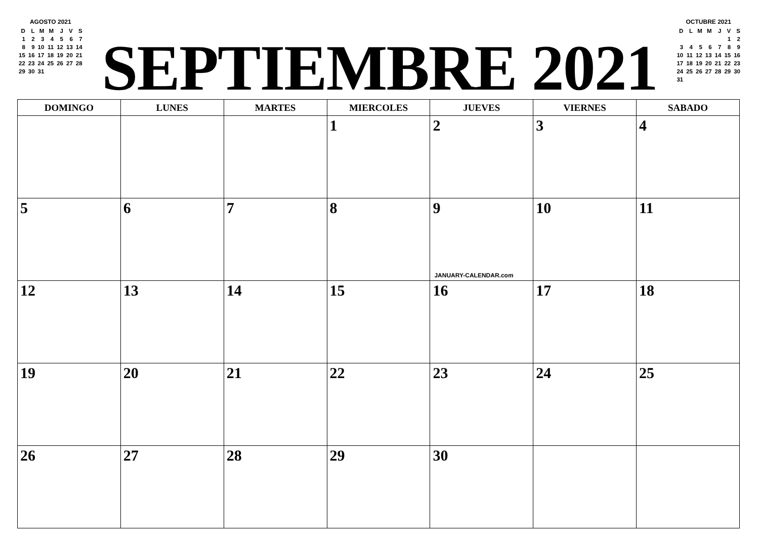AGOSTO 2021
| D | L | M | M | J | V | S |
| 1 | 2 | 3 | 4 | 5 | 6 | 7 |
| 8 | 9 | 10 | 11 | 12 | 13 | 14 |
| 15 | 16 | 17 | 18 | 19 | 20 | 21 |
| 22 | 23 | 24 | 25 | 26 | 27 | 28 |
| 29 | 30 | 31 | | | | |
SEPTIEMBRE 2021
OCTUBRE 2021
| D | L | M | M | J | V | S |
| | | | | | 1 | 2 |
| 3 | 4 | 5 | 6 | 7 | 8 | 9 |
| 10 | 11 | 12 | 13 | 14 | 15 | 16 |
| 17 | 18 | 19 | 20 | 21 | 22 | 23 |
| 24 | 25 | 26 | 27 | 28 | 29 | 30 |
| 31 | | | | | | |
| DOMINGO | LUNES | MARTES | MIERCOLES | JUEVES | VIERNES | SABADO |
| --- | --- | --- | --- | --- | --- | --- |
| | | | 1 | 2 | 3 | 4 |
| 5 | 6 | 7 | 8 | 9 JANUARY-CALENDAR.com | 10 | 11 |
| 12 | 13 | 14 | 15 | 16 | 17 | 18 |
| 19 | 20 | 21 | 22 | 23 | 24 | 25 |
| 26 | 27 | 28 | 29 | 30 | | |